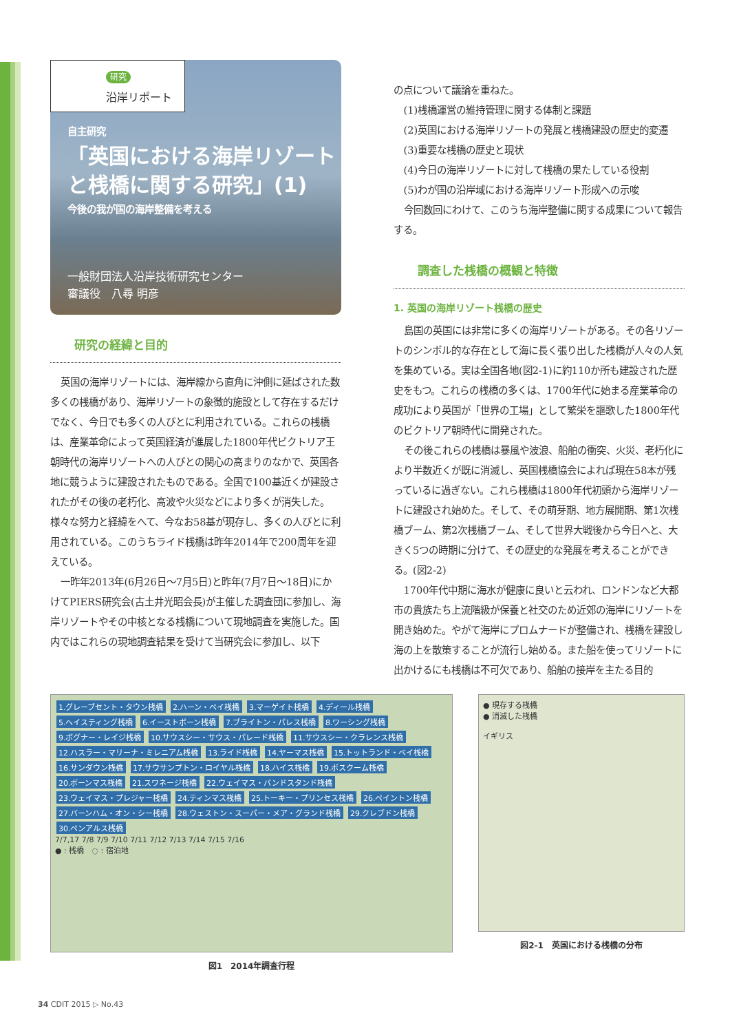研究
沿岸リポート
自主研究
「英国における海岸リゾートと桟橋に関する研究」(1)
今後の我が国の海岸整備を考える
一般財団法人沿岸技術研究センター
審議役　八尋 明彦
研究の経緯と目的
英国の海岸リゾートには、海岸線から直角に沖側に延ばされた数多くの桟橋があり、海岸リゾートの象徴的施設として存在するだけでなく、今日でも多くの人びとに利用されている。これらの桟橋は、産業革命によって英国経済が進展した1800年代ビクトリア王朝時代の海岸リゾートへの人びとの関心の高まりのなかで、英国各地に競うように建設されたものである。全国で100基近くが建設されたがその後の老朽化、高波や火災などにより多くが消失した。様々な努力と経緯をへて、今なお58基が現存し、多くの人びとに利用されている。このうちライド桟橋は昨年2014年で200周年を迎えている。
一昨年2013年(6月26日〜7月5日)と昨年(7月7日〜18日)にかけてPIERS研究会(古土井光昭会長)が主催した調査団に参加し、海岸リゾートやその中核となる桟橋について現地調査を実施した。国内ではこれらの現地調査結果を受けて当研究会に参加し、以下
の点について議論を重ねた。
(1)桟橋運営の維持管理に関する体制と課題
(2)英国における海岸リゾートの発展と桟橋建設の歴史的変遷
(3)重要な桟橋の歴史と現状
(4)今日の海岸リゾートに対して桟橋の果たしている役割
(5)わが国の沿岸域における海岸リゾート形成への示唆
今回数回にわけて、このうち海岸整備に関する成果について報告する。
調査した桟橋の概観と特徴
1. 英国の海岸リゾート桟橋の歴史
島国の英国には非常に多くの海岸リゾートがある。その各リゾートのシンボル的な存在として海に長く張り出した桟橋が人々の人気を集めている。実は全国各地(図2-1)に約110か所も建設された歴史をもつ。これらの桟橋の多くは、1700年代に始まる産業革命の成功により英国が「世界の工場」として繁栄を謳歌した1800年代のビクトリア朝時代に開発された。
その後これらの桟橋は暴風や波浪、船舶の衝突、火災、老朽化により半数近くが既に消滅し、英国桟橋協会によれば現在58本が残っているに過ぎない。これら桟橋は1800年代初頭から海岸リゾートに建設され始めた。そして、その萌芽期、地方展開期、第1次桟橋ブーム、第2次桟橋ブーム、そして世界大戦後から今日へと、大きく5つの時期に分けて、その歴史的な発展を考えることができる。(図2-2)
1700年代中期に海水が健康に良いと云われ、ロンドンなど大都市の貴族たち上流階級が保養と社交のため近郊の海岸にリゾートを開き始めた。やがて海岸にプロムナードが整備され、桟橋を建設し海の上を散策することが流行し始める。また船を使ってリゾートに出かけるにも桟橋は不可欠であり、船舶の接岸を主たる目的
1.グレーブセント・タウン桟橋 2.ハーン・ベイ桟橋 3.マーゲイト桟橋 4.ディール桟橋 5.ヘイスティング桟橋 6.イーストボーン桟橋 7.ブライトン・パレス桟橋 8.ワーシング桟橋 9.ボグナー・レイジ桟橋 10.サウスシー・サウス・パレード桟橋 11.サウスシー・クラレンス桟橋 12.ハスラー・マリーナ・ミレニアム桟橋 13.ライド桟橋 14.ヤーマス桟橋 15.トットランド・ベイ桟橋 16.サンダウン桟橋 17.サウサンプトン・ロイヤル桟橋 18.ハイス桟橋 19.ボスクーム桟橋 20.ボーンマス桟橋 21.スワネージ桟橋 22.ウェイマス・バンドスタンド桟橋 23.ウェイマス・プレジャー桟橋 24.ティンマス桟橋 25.トーキー・プリンセス桟橋 26.ペイントン桟橋 27.バーンハム・オン・シー桟橋 28.ウェストン・スーパー・メア・グランド桟橋 29.クレブドン桟橋 30.ペンアルス桟橋
7/7,17 7/8 7/9 7/10 7/11 7/12 7/13 7/14 7/15 7/16
● : 桟橋　◌ : 宿泊地
図1　2014年調査行程
● 現存する桟橋
● 消滅した桟橋
イギリス
図2-1　英国における桟橋の分布
34 CDIT 2015 ▷ No.43